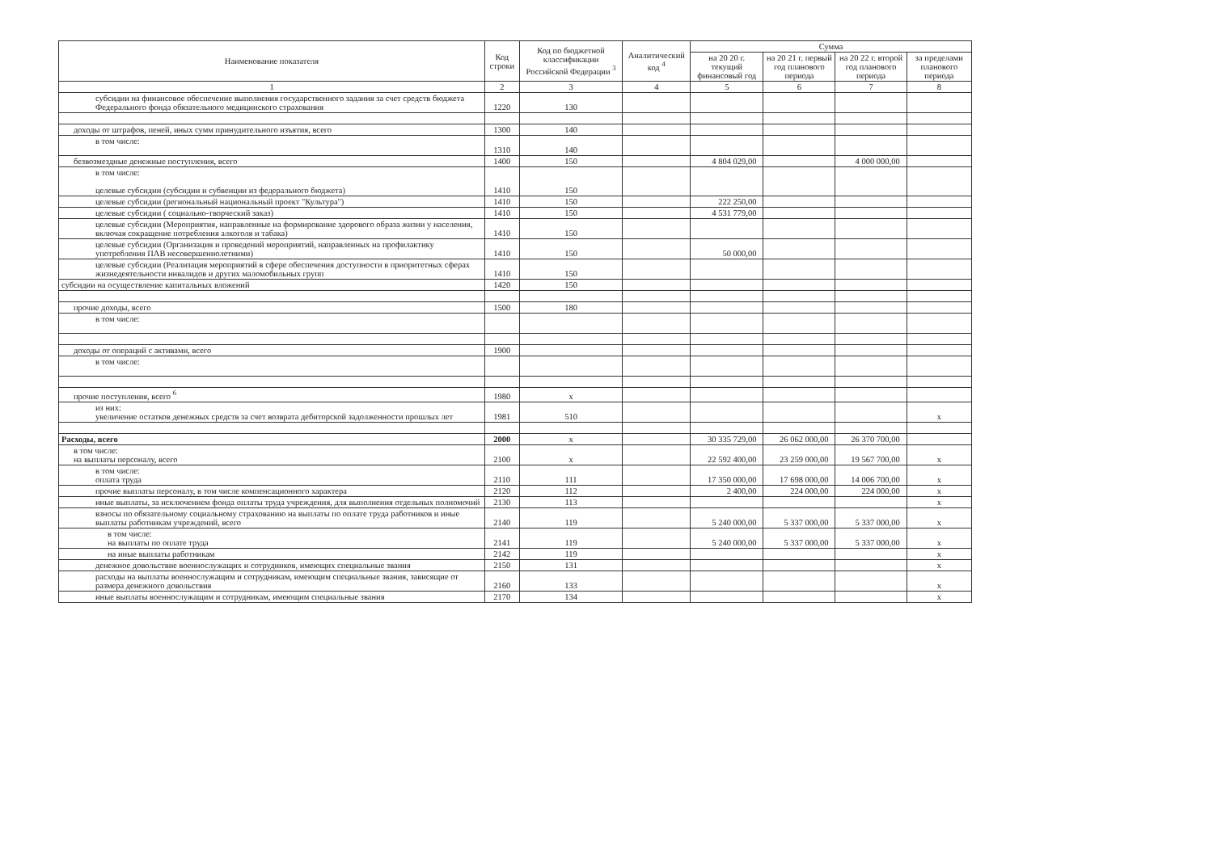| Наименование показателя | Код строки | Код по бюджетной классификации Российской Федерации <sup>3</sup> | Аналитический код <sup>4</sup> | Сумма | | | |
| --- | --- | --- | --- | --- | --- | --- | --- |
| | | | | на 20 20 г. текущий финансовый год | на 20 21 г. первый год планового периода | на 20 22 г. второй год планового периода | за пределами планового периода |
| 1 | 2 | 3 | 4 | 5 | 6 | 7 | 8 |
| субсидии на финансовое обеспечение выполнения государственного задания за счет средств бюджета Федерального фонда обязательного медицинского страхования | 1220 | 130 | | | | | |
| доходы от штрафов, пеней, иных сумм принудительного изъятия, всего | 1300 | 140 | | | | | |
| в том числе: | 1310 | 140 | | | | | |
| безвозмездные денежные поступления, всего | 1400 | 150 | | 4 804 029,00 | | 4 000 000,00 | |
| в том числе: целевые субсидии (субсидии и субвенции из федерального бюджета) | 1410 | 150 | | | | | |
| целевые субсидии (региональный национальный проект "Культура") | 1410 | 150 | | 222 250,00 | | | |
| целевые субсидии ( социально-творческий заказ) | 1410 | 150 | | 4 531 779,00 | | | |
| целевые субсидии (Мероприятия, направленные на формирование здорового образа жизни у населения, включая сокращение потребления алкоголя и табака) | 1410 | 150 | | | | | |
| целевые субсидии (Организация и проведений мероприятий, направленных на профилактику употребления ПАВ несовершеннолетними) | 1410 | 150 | | 50 000,00 | | | |
| целевые субсидии (Реализация мероприятий в сфере обеспечения доступности в приоритетных сферах жизнедеятельности инвалидов и других маломобильных групп | 1410 | 150 | | | | | |
| субсидии на осуществление капитальных вложений | 1420 | 150 | | | | | |
| прочие доходы, всего | 1500 | 180 | | | | | |
| в том числе: | | | | | | | |
| доходы от операций с активами, всего | 1900 | | | | | | |
| в том числе: | | | | | | | |
| прочие поступления, всего <sup>6</sup> | 1980 | x | | | | | |
| из них: увеличение остатков денежных средств за счет возврата дебиторской задолженности прошлых лет | 1981 | 510 | | | | | x |
| Расходы, всего | 2000 | x | | 30 335 729,00 | 26 062 000,00 | 26 370 700,00 | |
| в том числе: на выплаты персоналу, всего | 2100 | x | | 22 592 400,00 | 23 259 000,00 | 19 567 700,00 | x |
| в том числе: оплата труда | 2110 | 111 | | 17 350 000,00 | 17 698 000,00 | 14 006 700,00 | x |
| прочие выплаты персоналу, в том числе компенсационного характера | 2120 | 112 | | 2 400,00 | 224 000,00 | 224 000,00 | x |
| иные выплаты, за исключением фонда оплаты труда учреждения, для выполнения отдельных полномочий | 2130 | 113 | | | | | x |
| взносы по обязательному социальному страхованию на выплаты по оплате труда работников и иные выплаты работникам учреждений, всего | 2140 | 119 | | 5 240 000,00 | 5 337 000,00 | 5 337 000,00 | x |
| в том числе: на выплаты по оплате труда | 2141 | 119 | | 5 240 000,00 | 5 337 000,00 | 5 337 000,00 | x |
| на иные выплаты работникам | 2142 | 119 | | | | | x |
| денежное довольствие военнослужащих и сотрудников, имеющих специальные звания | 2150 | 131 | | | | | x |
| расходы на выплаты военнослужащим и сотрудникам, имеющим специальные звания, зависящие от размера денежного довольствия | 2160 | 133 | | | | | x |
| иные выплаты военнослужащим и сотрудникам, имеющим специальные звания | 2170 | 134 | | | | | x |